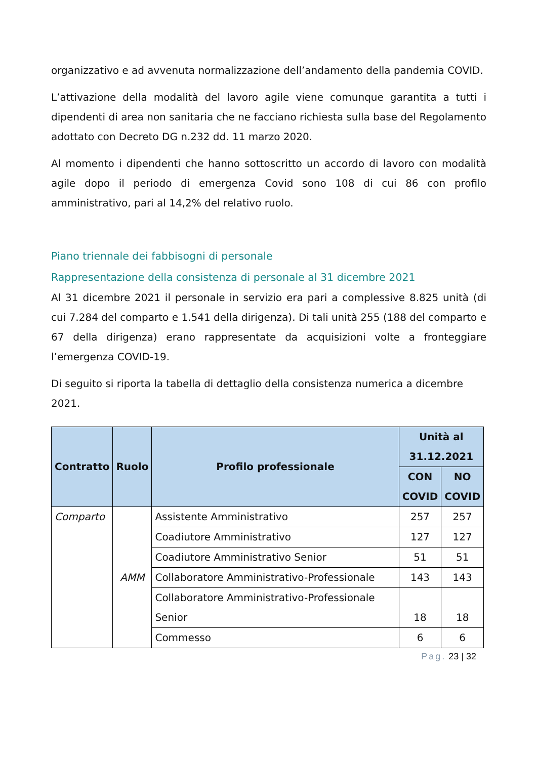organizzativo e ad avvenuta normalizzazione dell’andamento della pandemia COVID.
L’attivazione della modalità del lavoro agile viene comunque garantita a tutti i dipendenti di area non sanitaria che ne facciano richiesta sulla base del Regolamento adottato con Decreto DG n.232 dd. 11 marzo 2020.
Al momento i dipendenti che hanno sottoscritto un accordo di lavoro con modalità agile dopo il periodo di emergenza Covid sono 108 di cui 86 con profilo amministrativo, pari al 14,2% del relativo ruolo.
Piano triennale dei fabbisogni di personale
Rappresentazione della consistenza di personale al 31 dicembre 2021
Al 31 dicembre 2021 il personale in servizio era pari a complessive 8.825 unità (di cui 7.284 del comparto e 1.541 della dirigenza). Di tali unità 255 (188 del comparto e 67 della dirigenza) erano rappresentate da acquisizioni volte a fronteggiare l’emergenza COVID-19.
Di seguito si riporta la tabella di dettaglio della consistenza numerica a dicembre 2021.
| Contratto | Ruolo | Profilo professionale | Unità al 31.12.2021 | |
| --- | --- | --- | --- | --- |
| | | | CON COVID | NO COVID |
| Comparto | AMM | Assistente Amministrativo | 257 | 257 |
| | | Coadiutore Amministrativo | 127 | 127 |
| | | Coadiutore Amministrativo Senior | 51 | 51 |
| | | Collaboratore Amministrativo-Professionale | 143 | 143 |
| | | Collaboratore Amministrativo-Professionale Senior | 18 | 18 |
| | | Commesso | 6 | 6 |
Pag. 23 | 32